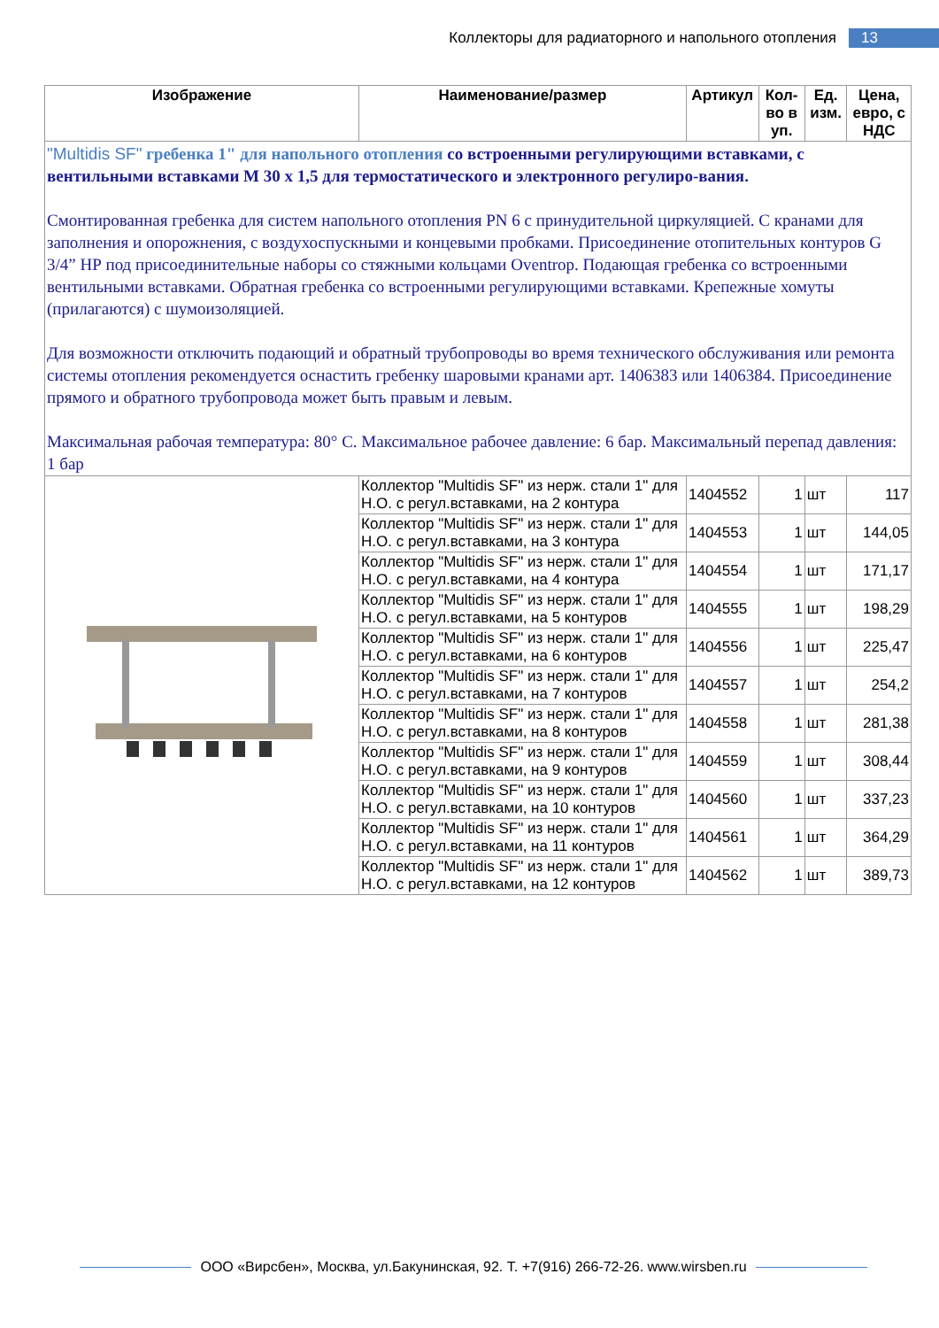Коллекторы для радиаторного и напольного отопления 13
| Изображение | Наименование/размер | Артикул | Кол-во в уп. | Ед. изм. | Цена, евро, с НДС |
| --- | --- | --- | --- | --- | --- |
| "Multidis SF" гребенка 1" для напольного отопления со встроенными регулирующими вставками, с вентильными вставками М 30 х 1,5 для термостатического и электронного регулиро-вания. Смонтированная гребенка для систем напольного отопления PN 6 с принудительной циркуляцией. С кранами для заполнения и опорожнения, с воздухоспускными и концевыми пробками. Присоединение отопительных контуров G 3/4” НР под присоединительные наборы со стяжными кольцами Oventrop. Подающая гребенка со встроенными вентильными вставками. Обратная гребенка со встроенными регулирующими вставками. Крепежные хомуты (прилагаются) с шумоизоляцией. Для возможности отключить подающий и обратный трубопроводы во время технического обслуживания или ремонта системы отопления рекомендуется оснастить гребенку шаровыми кранами арт. 1406383 или 1406384. Присоединение прямого и обратного трубопровода может быть правым и левым. Максимальная рабочая температура: 80° С. Максимальное рабочее давление: 6 бар. Максимальный перепад давления: 1 бар | | | | | |
| | Коллектор "Multidis SF" из нерж. стали 1" для Н.О. с регул.вставками, на 2 контура | 1404552 | 1 | шт | 117 |
| | Коллектор "Multidis SF" из нерж. стали 1" для Н.О. с регул.вставками, на 3 контура | 1404553 | 1 | шт | 144,05 |
| | Коллектор "Multidis SF" из нерж. стали 1" для Н.О. с регул.вставками, на 4 контура | 1404554 | 1 | шт | 171,17 |
| | Коллектор "Multidis SF" из нерж. стали 1" для Н.О. с регул.вставками, на 5 контуров | 1404555 | 1 | шт | 198,29 |
| | Коллектор "Multidis SF" из нерж. стали 1" для Н.О. с регул.вставками, на 6 контуров | 1404556 | 1 | шт | 225,47 |
| | Коллектор "Multidis SF" из нерж. стали 1" для Н.О. с регул.вставками, на 7 контуров | 1404557 | 1 | шт | 254,2 |
| | Коллектор "Multidis SF" из нерж. стали 1" для Н.О. с регул.вставками, на 8 контуров | 1404558 | 1 | шт | 281,38 |
| | Коллектор "Multidis SF" из нерж. стали 1" для Н.О. с регул.вставками, на 9 контуров | 1404559 | 1 | шт | 308,44 |
| | Коллектор "Multidis SF" из нерж. стали 1" для Н.О. с регул.вставками, на 10 контуров | 1404560 | 1 | шт | 337,23 |
| | Коллектор "Multidis SF" из нерж. стали 1" для Н.О. с регул.вставками, на 11 контуров | 1404561 | 1 | шт | 364,29 |
| | Коллектор "Multidis SF" из нерж. стали 1" для Н.О. с регул.вставками, на 12 контуров | 1404562 | 1 | шт | 389,73 |
ООО «Вирсбен», Москва, ул.Бакунинская, 92. Т. +7(916) 266-72-26. www.wirsben.ru